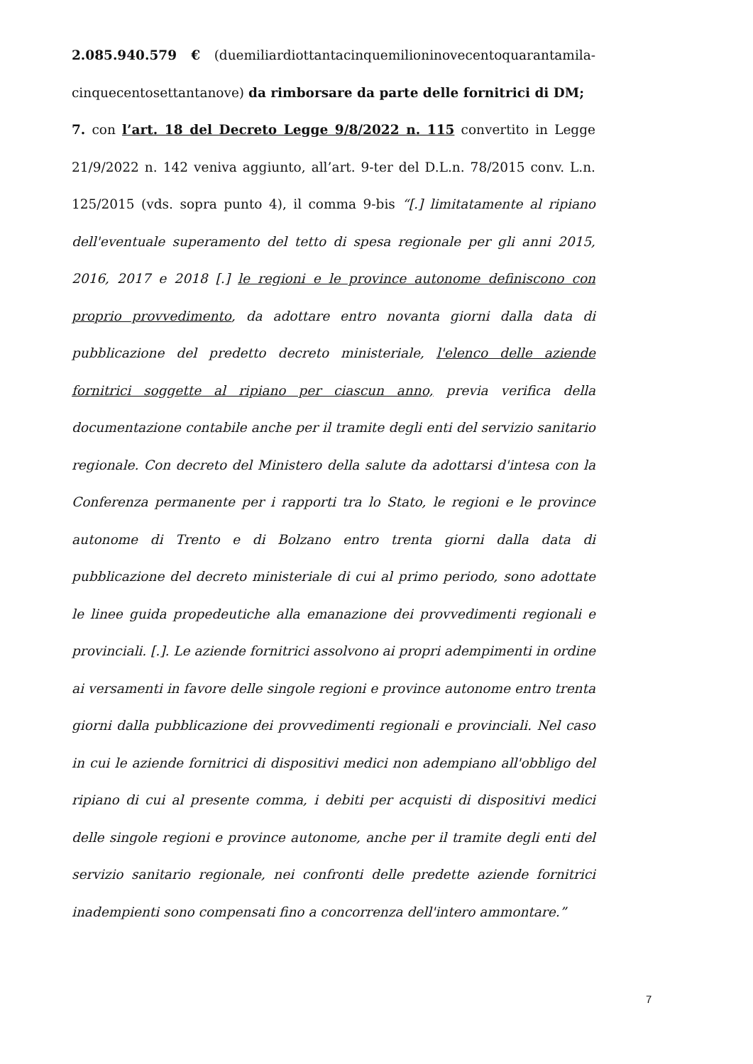2.085.940.579 € (duemiliardiottantacinquemilioninovecentoquarantamila-cinquecentosettantanove) da rimborsare da parte delle fornitrici di DM;
7. con l’art. 18 del Decreto Legge 9/8/2022 n. 115 convertito in Legge 21/9/2022 n. 142 veniva aggiunto, all’art. 9-ter del D.L.n. 78/2015 conv. L.n. 125/2015 (vds. sopra punto 4), il comma 9-bis “[.] limitatamente al ripiano dell'eventuale superamento del tetto di spesa regionale per gli anni 2015, 2016, 2017 e 2018 [.] le regioni e le province autonome definiscono con proprio provvedimento, da adottare entro novanta giorni dalla data di pubblicazione del predetto decreto ministeriale, l'elenco delle aziende fornitrici soggette al ripiano per ciascun anno, previa verifica della documentazione contabile anche per il tramite degli enti del servizio sanitario regionale. Con decreto del Ministero della salute da adottarsi d'intesa con la Conferenza permanente per i rapporti tra lo Stato, le regioni e le province autonome di Trento e di Bolzano entro trenta giorni dalla data di pubblicazione del decreto ministeriale di cui al primo periodo, sono adottate le linee guida propedeutiche alla emanazione dei provvedimenti regionali e provinciali. [.]. Le aziende fornitrici assolvono ai propri adempimenti in ordine ai versamenti in favore delle singole regioni e province autonome entro trenta giorni dalla pubblicazione dei provvedimenti regionali e provinciali. Nel caso in cui le aziende fornitrici di dispositivi medici non adempiano all'obbligo del ripiano di cui al presente comma, i debiti per acquisti di dispositivi medici delle singole regioni e province autonome, anche per il tramite degli enti del servizio sanitario regionale, nei confronti delle predette aziende fornitrici inadempienti sono compensati fino a concorrenza dell'intero ammontare.”
7